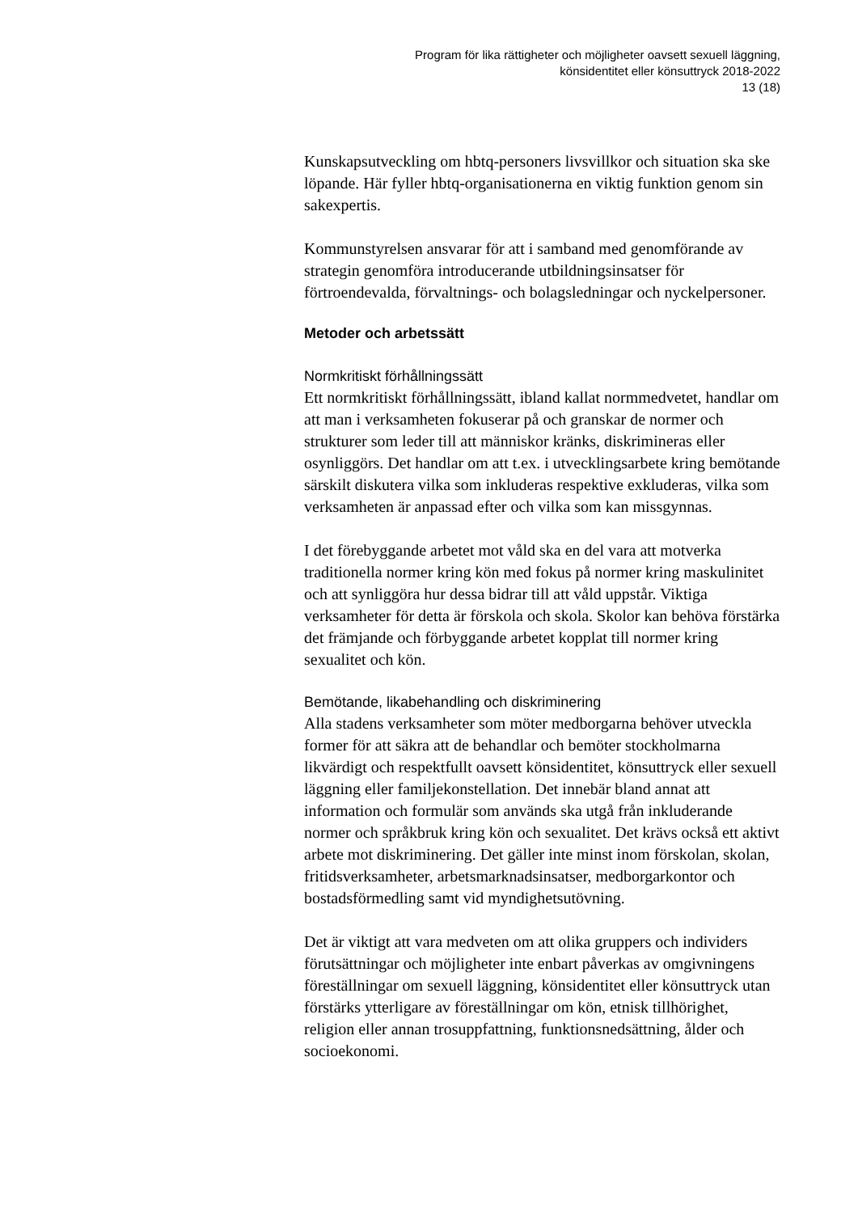Program för lika rättigheter och möjligheter oavsett sexuell läggning,
könsidentitet eller könsuttryck 2018-2022
13 (18)
Kunskapsutveckling om hbtq-personers livsvillkor och situation ska ske löpande. Här fyller hbtq-organisationerna en viktig funktion genom sin sakexpertis.
Kommunstyrelsen ansvarar för att i samband med genomförande av strategin genomföra introducerande utbildningsinsatser för förtroendevalda, förvaltnings- och bolagsledningar och nyckelpersoner.
Metoder och arbetssätt
Normkritiskt förhållningssätt
Ett normkritiskt förhållningssätt, ibland kallat normmedvetet, handlar om att man i verksamheten fokuserar på och granskar de normer och strukturer som leder till att människor kränks, diskrimineras eller osynliggörs. Det handlar om att t.ex. i utvecklingsarbete kring bemötande särskilt diskutera vilka som inkluderas respektive exkluderas, vilka som verksamheten är anpassad efter och vilka som kan missgynnas.
I det förebyggande arbetet mot våld ska en del vara att motverka traditionella normer kring kön med fokus på normer kring maskulinitet och att synliggöra hur dessa bidrar till att våld uppstår. Viktiga verksamheter för detta är förskola och skola. Skolor kan behöva förstärka det främjande och förbyggande arbetet kopplat till normer kring sexualitet och kön.
Bemötande, likabehandling och diskriminering
Alla stadens verksamheter som möter medborgarna behöver utveckla former för att säkra att de behandlar och bemöter stockholmarna likvärdigt och respektfullt oavsett könsidentitet, könsuttryck eller sexuell läggning eller familjekonstellation. Det innebär bland annat att information och formulär som används ska utgå från inkluderande normer och språkbruk kring kön och sexualitet. Det krävs också ett aktivt arbete mot diskriminering. Det gäller inte minst inom förskolan, skolan, fritidsverksamheter, arbetsmarknadsinsatser, medborgarkontor och bostadsförmedling samt vid myndighetsutövning.
Det är viktigt att vara medveten om att olika gruppers och individers förutsättningar och möjligheter inte enbart påverkas av omgivningens föreställningar om sexuell läggning, könsidentitet eller könsuttryck utan förstärks ytterligare av föreställningar om kön, etnisk tillhörighet, religion eller annan trosuppfattning, funktionsnedsättning, ålder och socioekonomi.